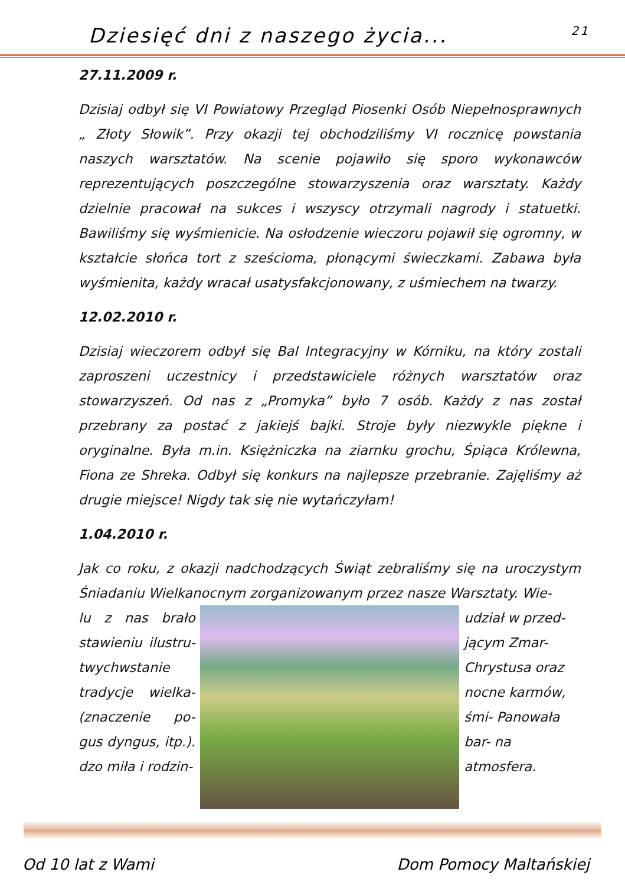Dziesięć dni z naszego życia... 21
27.11.2009 r.
Dzisiaj odbył się VI Powiatowy Przegląd Piosenki Osób Niepełnosprawnych „ Złoty Słowik”. Przy okazji tej obchodziliśmy VI rocznicę powstania naszych warsztatów. Na scenie pojawiło się sporo wykonawców reprezentujących poszczególne stowarzyszenia oraz warsztaty. Każdy dzielnie pracował na sukces i wszyscy otrzymali nagrody i statuetki. Bawiliśmy się wyśmienicie. Na osłodzenie wieczoru pojawił się ogromny, w kształcie słońca tort z sześcioma, płonącymi świeczkami. Zabawa była wyśmienita, każdy wracał usatysfakcjonowany, z uśmiechem na twarzy.
12.02.2010 r.
Dzisiaj wieczorem odbył się Bal Integracyjny w Kórniku, na który zostali zaproszeni uczestnicy i przedstawiciele różnych warsztatów oraz stowarzyszeń. Od nas z „Promyka” było 7 osób. Każdy z nas został przebrany za postać z jakiejś bajki. Stroje były niezwykle piękne i oryginalne. Była m.in. Księżniczka na ziarnku grochu, Śpiąca Królewna, Fiona ze Shreka. Odbył się konkurs na najlepsze przebranie. Zajęliśmy aż drugie miejsce! Nigdy tak się nie wytańczyłam!
1.04.2010 r.
Jak co roku, z okazji nadchodzących Świąt zebraliśmy się na uroczystym Śniadaniu Wielkanocnym zorganizowanym przez nasze Warsztaty. Wie-
lu z nas brało stawieniu ilustru- twychwstanie tradycje wielka- (znaczenie po- gus dyngus, itp.). dzo miła i rodzin-
udział w przed- jącym Zmar- Chrystusa oraz nocne karmów, śmi- Panowała bar- na atmosfera.
Od 10 lat z Wami Dom Pomocy Maltańskiej